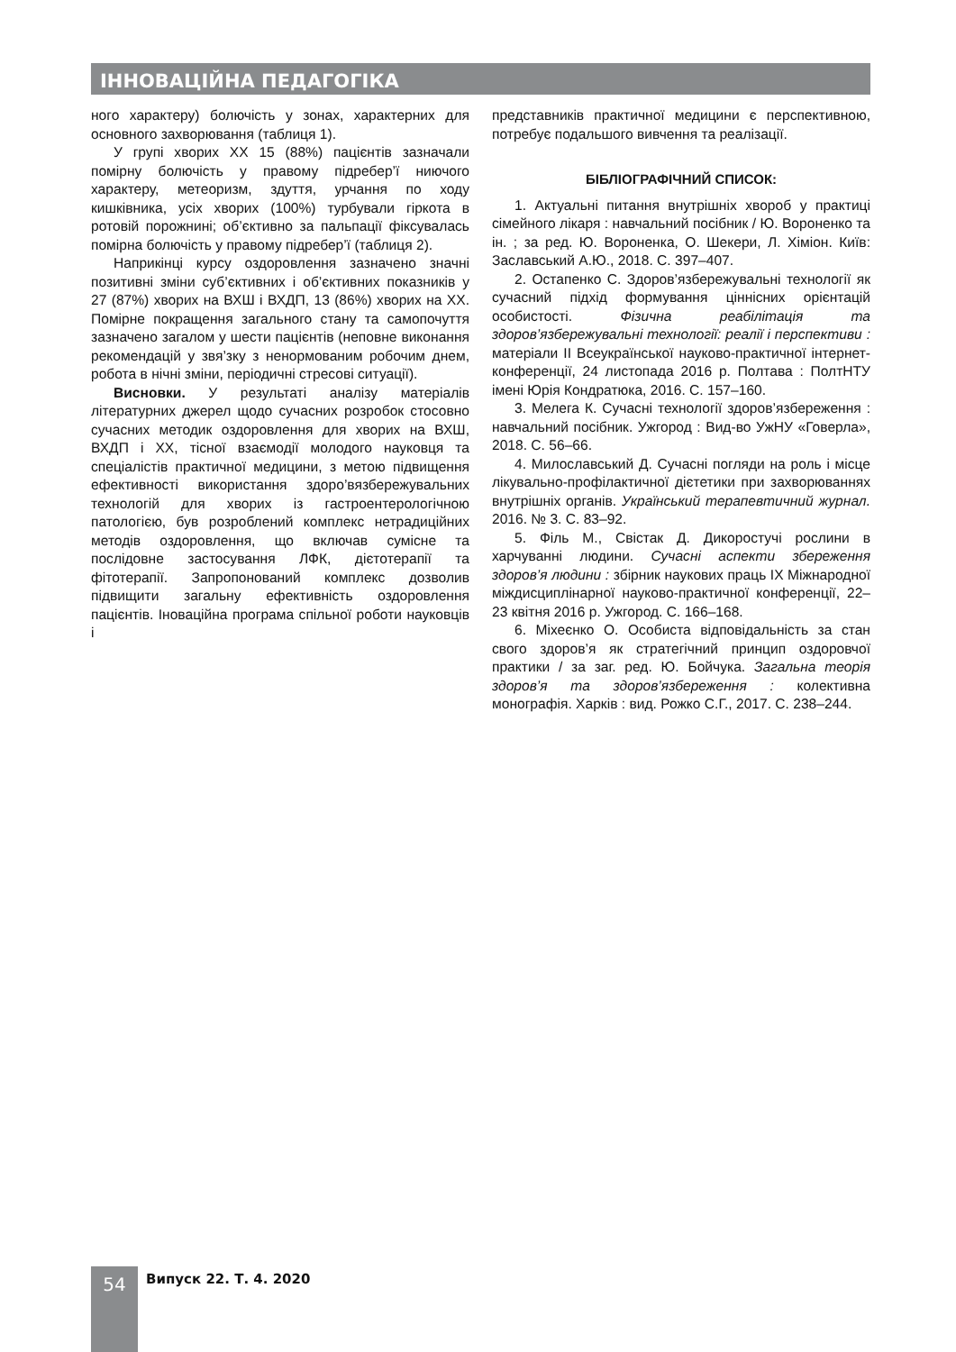ІННОВАЦІЙНА ПЕДАГОГІКА
ного характеру) болючість у зонах, характерних для основного захворювання (таблиця 1).
У групі хворих ХХ 15 (88%) пацієнтів зазначали помірну болючість у правому підребер’ї ниючого характеру, метеоризм, здуття, урчання по ходу кишківника, усіх хворих (100%) турбували гіркота в ротовій порожнині; об’єктивно за пальпації фіксувалась помірна болючість у правому підребер’ї (таблиця 2).
Наприкінці курсу оздоровлення зазначено значні позитивні зміни суб’єктивних і об’єктивних показників у 27 (87%) хворих на ВХШ і ВХДП, 13 (86%) хворих на ХХ. Помірне покращення загального стану та самопочуття зазначено загалом у шести пацієнтів (неповне виконання рекомендацій у звя’зку з ненормованим робочим днем, робота в нічні зміни, періодичні стресові ситуації).
Висновки. У результаті аналізу матеріалів літературних джерел щодо сучасних розробок стосовно сучасних методик оздоровлення для хворих на ВХШ, ВХДП і ХХ, тісної взаємодії молодого науковця та спеціалістів практичної медицини, з метою підвищення ефективності використання здоро’вязбережувальних технологій для хворих із гастроентерологічною патологією, був розроблений комплекс нетрадиційних методів оздоровлення, що включав сумісне та послідовне застосування ЛФК, дієтотерапії та фітотерапії. Запропонований комплекс дозволив підвищити загальну ефективність оздоровлення пацієнтів. Іноваційна програма спільної роботи науковців і
представників практичної медицини є перспективною, потребує подальшого вивчення та реалізації.
БІБЛІОГРАФІЧНИЙ СПИСОК:
1. Актуальні питання внутрішніх хвороб у практиці сімейного лікаря : навчальний посібник / Ю. Вороненко та ін. ; за ред. Ю. Вороненка, О. Шекери, Л. Хіміон. Київ: Заславський А.Ю., 2018. С. 397–407.
2. Остапенко С. Здоров’язбережувальні технології як сучасний підхід формування ціннісних орієнтацій особистості. Фізична реабілітація та здоров’язбережувальні технології: реалії і перспективи : матеріали ІІ Всеукраїнської науково-практичної інтернет-конференції, 24 листопада 2016 р. Полтава : ПолтНТУ імені Юрія Кондратюка, 2016. С. 157–160.
3. Мелега К. Сучасні технології здоров’язбереження : навчальний посібник. Ужгород : Вид-во УжНУ «Говерла», 2018. С. 56–66.
4. Милославський Д. Сучасні погляди на роль і місце лікувально-профілактичної дієтетики при захворюваннях внутрішніх органів. Український терапевтичний журнал. 2016. № 3. С. 83–92.
5. Філь М., Свістак Д. Дикоростучі рослини в харчуванні людини. Сучасні аспекти збереження здоров’я людини : збірник наукових праць IX Міжнародної міждисциплінарної науково-практичної конференції, 22–23 квітня 2016 р. Ужгород. С. 166–168.
6. Міхеєнко О. Особиста відповідальність за стан свого здоров’я як стратегічний принцип оздоровчої практики / за заг. ред. Ю. Бойчука. Загальна теорія здоров’я та здоров’язбереження : колективна монографія. Харків : вид. Рожко С.Г., 2017. С. 238–244.
54 Випуск 22. Т. 4. 2020